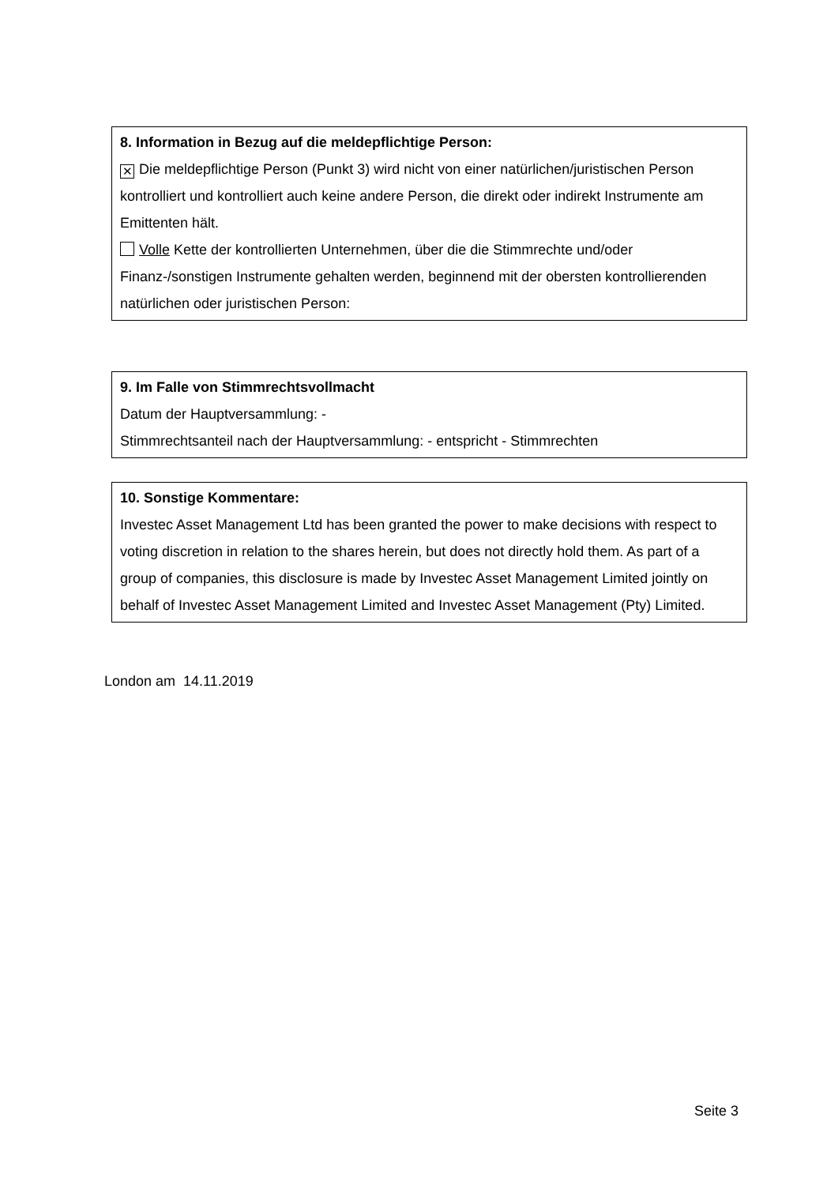8. Information in Bezug auf die meldepflichtige Person:
✕ Die meldepflichtige Person (Punkt 3) wird nicht von einer natürlichen/juristischen Person kontrolliert und kontrolliert auch keine andere Person, die direkt oder indirekt Instrumente am Emittenten hält.
Volle Kette der kontrollierten Unternehmen, über die die Stimmrechte und/oder Finanz-/sonstigen Instrumente gehalten werden, beginnend mit der obersten kontrollierenden natürlichen oder juristischen Person:
9. Im Falle von Stimmrechtsvollmacht
Datum der Hauptversammlung: -
Stimmrechtsanteil nach der Hauptversammlung: - entspricht - Stimmrechten
10. Sonstige Kommentare:
Investec Asset Management Ltd has been granted the power to make decisions with respect to voting discretion in relation to the shares herein, but does not directly hold them. As part of a group of companies, this disclosure is made by Investec Asset Management Limited jointly on behalf of Investec Asset Management Limited and Investec Asset Management (Pty) Limited.
London am 14.11.2019
Seite 3